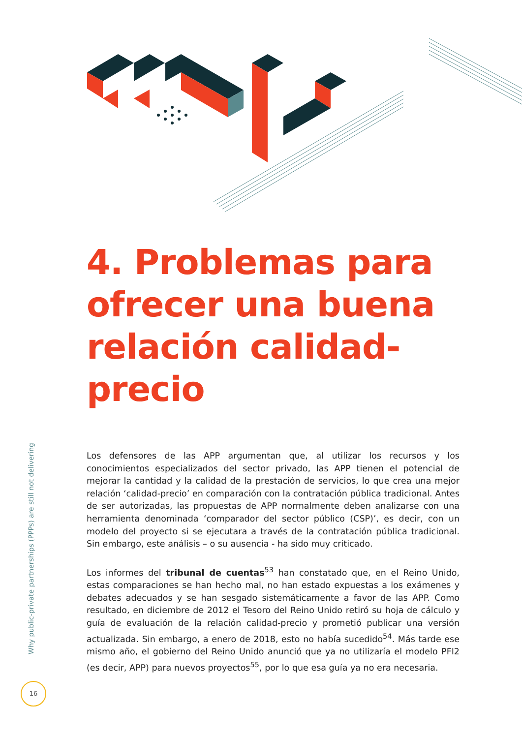4. Problemas para ofrecer una buena relación calidad-precio
Los defensores de las APP argumentan que, al utilizar los recursos y los conocimientos especializados del sector privado, las APP tienen el potencial de mejorar la cantidad y la calidad de la prestación de servicios, lo que crea una mejor relación ‘calidad-precio’ en comparación con la contratación pública tradicional. Antes de ser autorizadas, las propuestas de APP normalmente deben analizarse con una herramienta denominada ‘comparador del sector público (CSP)’, es decir, con un modelo del proyecto si se ejecutara a través de la contratación pública tradicional. Sin embargo, este análisis – o su ausencia - ha sido muy criticado.
Los informes del tribunal de cuentas<sup>53</sup> han constatado que, en el Reino Unido, estas comparaciones se han hecho mal, no han estado expuestas a los exámenes y debates adecuados y se han sesgado sistemáticamente a favor de las APP. Como resultado, en diciembre de 2012 el Tesoro del Reino Unido retiró su hoja de cálculo y guía de evaluación de la relación calidad-precio y prometió publicar una versión actualizada. Sin embargo, a enero de 2018, esto no había sucedido<sup>54</sup>. Más tarde ese mismo año, el gobierno del Reino Unido anunció que ya no utilizaría el modelo PFI2 (es decir, APP) para nuevos proyectos<sup>55</sup>, por lo que esa guía ya no era necesaria.
Why public-private partnerships (PPPs) are still not delivering
16